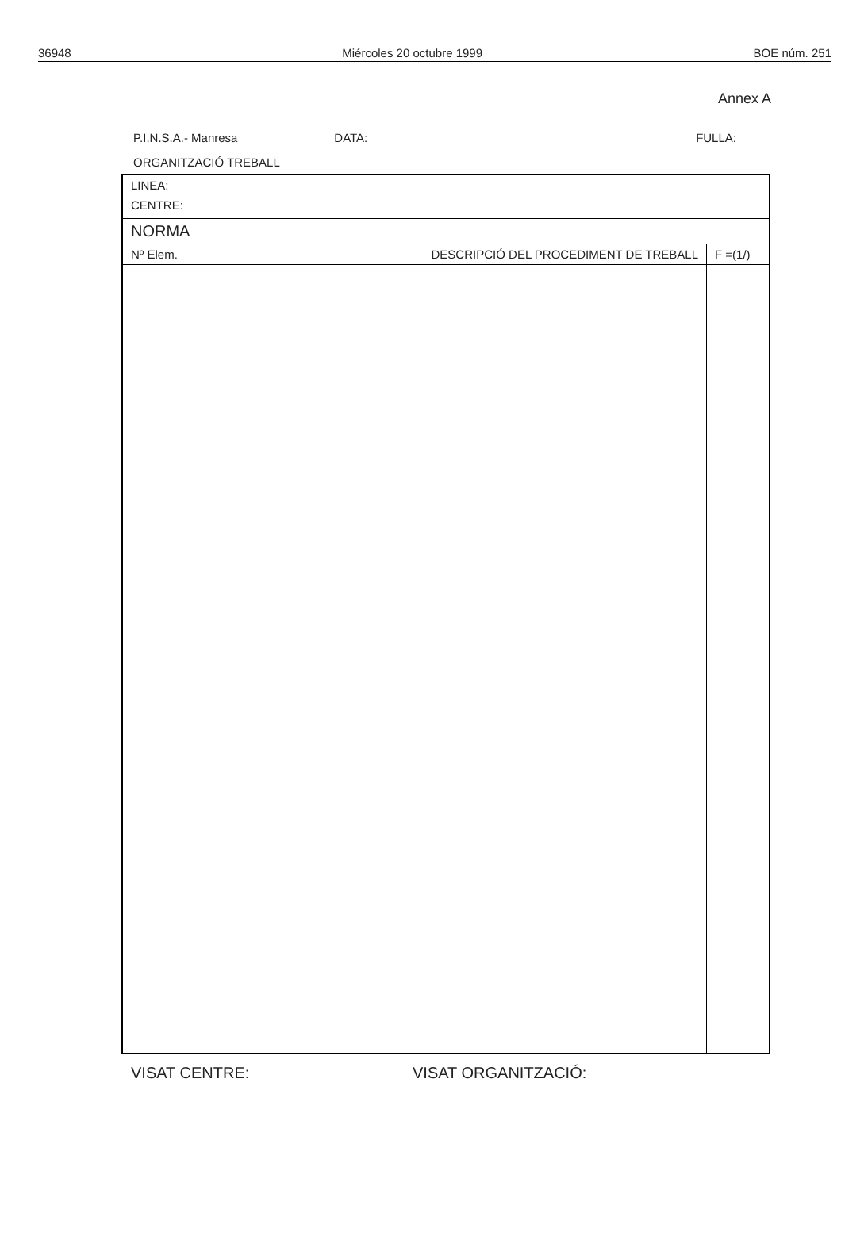36948 Miércoles 20 octubre 1999 BOE núm. 251
Annex A
P.I.N.S.A.- Manresa DATA: FULLA:
ORGANITZACIÓ TREBALL
| LINEA: | | |
| CENTRE: | | |
| NORMA | | |
| Nº Elem. | DESCRIPCIÓ DEL PROCEDIMENT DE TREBALL | F =(1/) |
VISAT CENTRE: VISAT ORGANITZACIÓ: